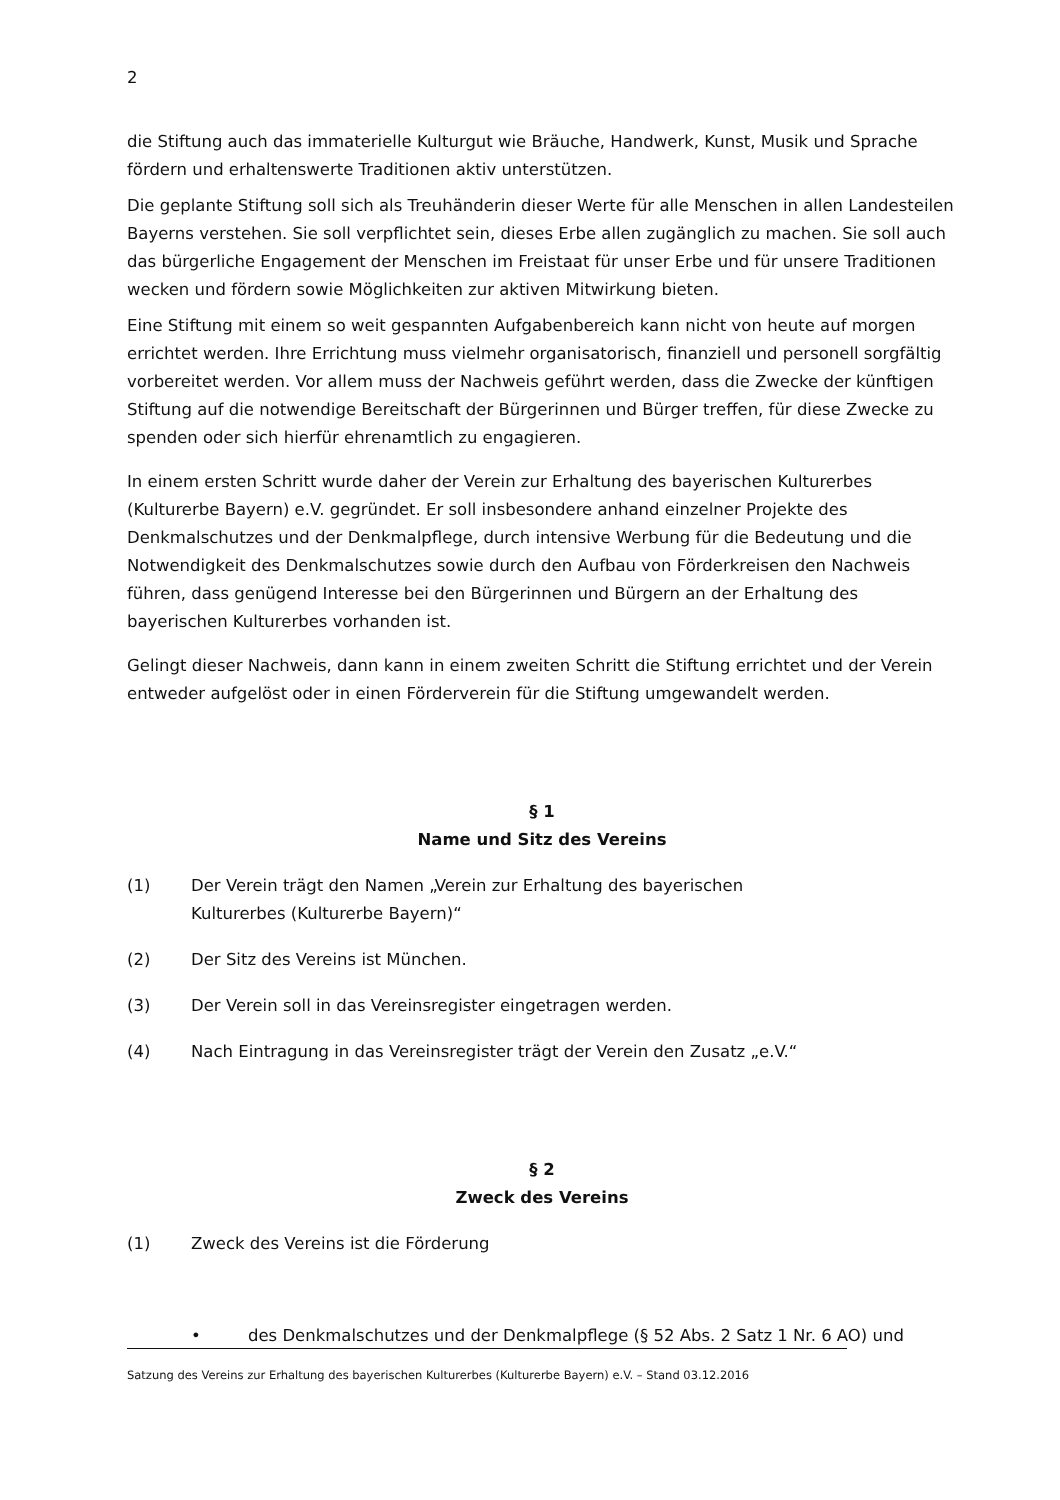2
die Stiftung auch das immaterielle Kulturgut wie Bräuche, Handwerk, Kunst, Musik und Sprache fördern und erhaltenswerte Traditionen aktiv unterstützen.
Die geplante Stiftung soll sich als Treuhänderin dieser Werte für alle Menschen in allen Landesteilen Bayerns verstehen. Sie soll verpflichtet sein, dieses Erbe allen zugänglich zu machen. Sie soll auch das bürgerliche Engagement der Menschen im Freistaat für unser Erbe und für unsere Traditionen wecken und fördern sowie Möglichkeiten zur aktiven Mitwirkung bieten.
Eine Stiftung mit einem so weit gespannten Aufgabenbereich kann nicht von heute auf morgen errichtet werden. Ihre Errichtung muss vielmehr organisatorisch, finanziell und personell sorgfältig vorbereitet werden. Vor allem muss der Nachweis geführt werden, dass die Zwecke der künftigen Stiftung auf die notwendige Bereitschaft der Bürgerinnen und Bürger treffen, für diese Zwecke zu spenden oder sich hierfür ehrenamtlich zu engagieren.
In einem ersten Schritt wurde daher der Verein zur Erhaltung des bayerischen Kulturerbes (Kulturerbe Bayern) e.V. gegründet. Er soll insbesondere anhand einzelner Projekte des Denkmalschutzes und der Denkmalpflege, durch intensive Werbung für die Bedeutung und die Notwendigkeit des Denkmalschutzes sowie durch den Aufbau von Förderkreisen den Nachweis führen, dass genügend Interesse bei den Bürgerinnen und Bürgern an der Erhaltung des bayerischen Kulturerbes vorhanden ist.
Gelingt dieser Nachweis, dann kann in einem zweiten Schritt die Stiftung errichtet und der Verein entweder aufgelöst oder in einen Förderverein für die Stiftung umgewandelt werden.
§ 1
Name und Sitz des Vereins
(1) Der Verein trägt den Namen „Verein zur Erhaltung des bayerischen Kulturerbes (Kulturerbe Bayern)“
(2) Der Sitz des Vereins ist München.
(3) Der Verein soll in das Vereinsregister eingetragen werden.
(4) Nach Eintragung in das Vereinsregister trägt der Verein den Zusatz „e.V.“
§ 2
Zweck des Vereins
(1) Zweck des Vereins ist die Förderung
• des Denkmalschutzes und der Denkmalpflege (§ 52 Abs. 2 Satz 1 Nr. 6 AO) und
Satzung des Vereins zur Erhaltung des bayerischen Kulturerbes (Kulturerbe Bayern) e.V. – Stand 03.12.2016